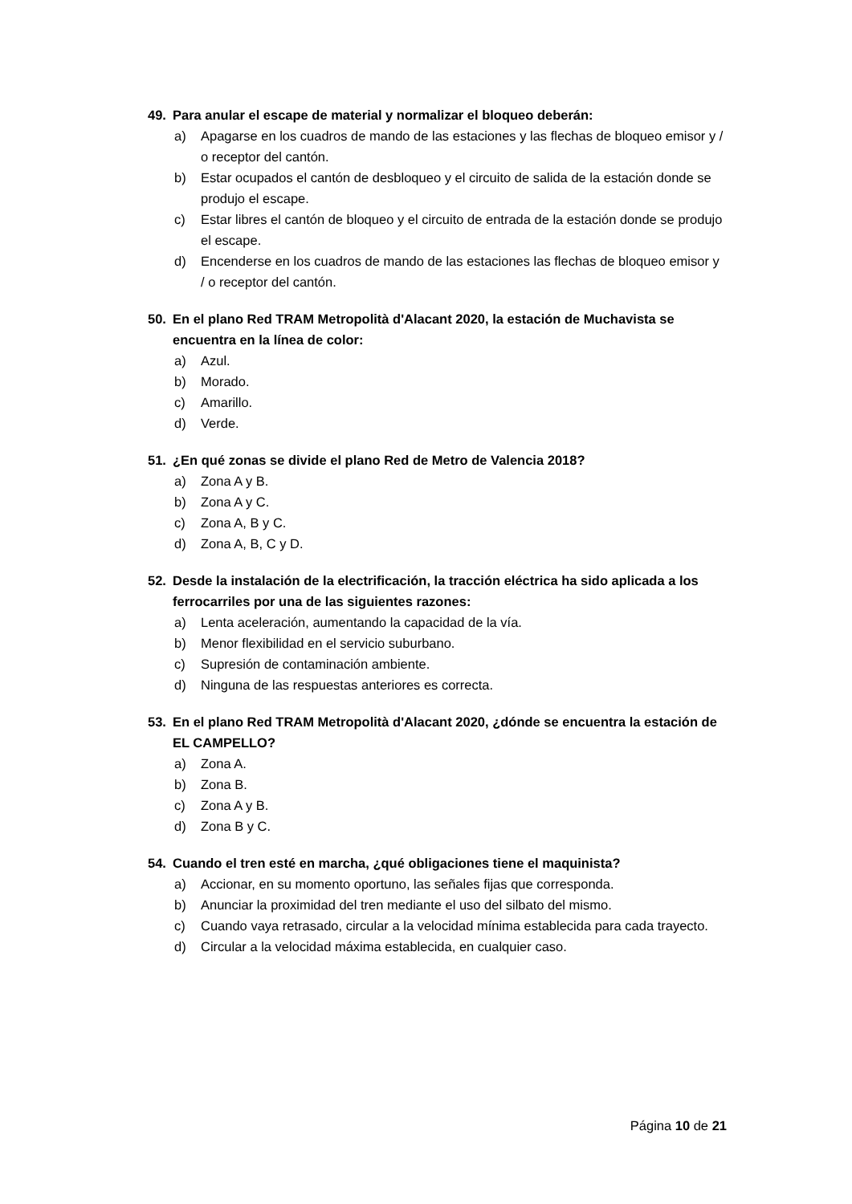49. Para anular el escape de material y normalizar el bloqueo deberán:
a) Apagarse en los cuadros de mando de las estaciones y las flechas de bloqueo emisor y / o receptor del cantón.
b) Estar ocupados el cantón de desbloqueo y el circuito de salida de la estación donde se produjo el escape.
c) Estar libres el cantón de bloqueo y el circuito de entrada de la estación donde se produjo el escape.
d) Encenderse en los cuadros de mando de las estaciones las flechas de bloqueo emisor y / o receptor del cantón.
50. En el plano Red TRAM Metropolità d'Alacant 2020, la estación de Muchavista se encuentra en la línea de color:
a) Azul.
b) Morado.
c) Amarillo.
d) Verde.
51. ¿En qué zonas se divide el plano Red de Metro de Valencia 2018?
a) Zona A y B.
b) Zona A y C.
c) Zona A, B y C.
d) Zona A, B, C y D.
52. Desde la instalación de la electrificación, la tracción eléctrica ha sido aplicada a los ferrocarriles por una de las siguientes razones:
a) Lenta aceleración, aumentando la capacidad de la vía.
b) Menor flexibilidad en el servicio suburbano.
c) Supresión de contaminación ambiente.
d) Ninguna de las respuestas anteriores es correcta.
53. En el plano Red TRAM Metropolità d'Alacant 2020, ¿dónde se encuentra la estación de EL CAMPELLO?
a) Zona A.
b) Zona B.
c) Zona A y B.
d) Zona B y C.
54. Cuando el tren esté en marcha, ¿qué obligaciones tiene el maquinista?
a) Accionar, en su momento oportuno, las señales fijas que corresponda.
b) Anunciar la proximidad del tren mediante el uso del silbato del mismo.
c) Cuando vaya retrasado, circular a la velocidad mínima establecida para cada trayecto.
d) Circular a la velocidad máxima establecida, en cualquier caso.
Página 10 de 21